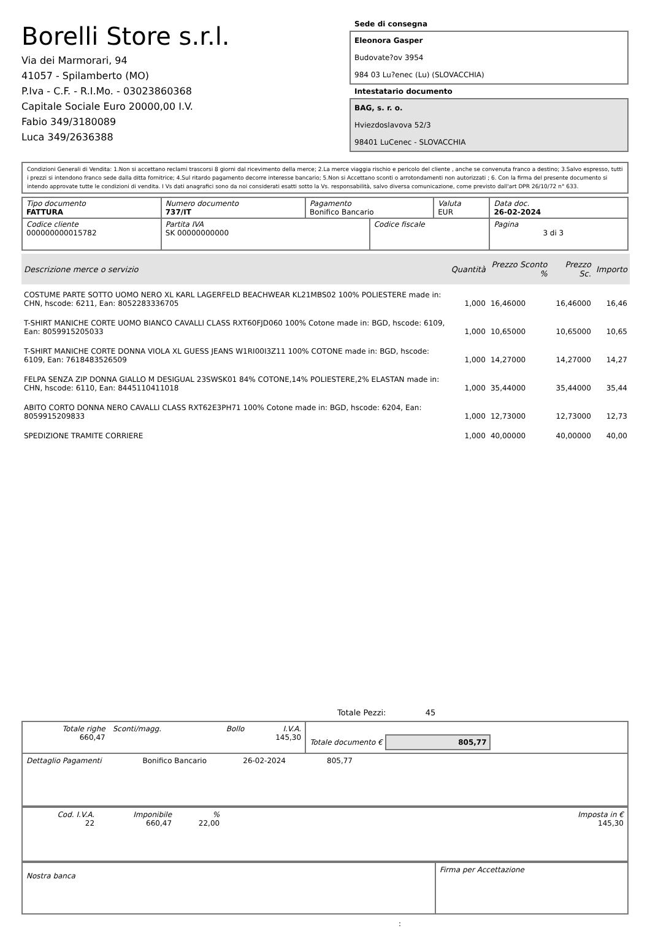Borelli Store s.r.l.
Via dei Marmorari, 94
41057 - Spilamberto (MO)
P.Iva - C.F. - R.I.Mo. - 03023860368
Capitale Sociale Euro 20000,00 I.V.
Fabio 349/3180089
Luca 349/2636388
Sede di consegna
Eleonora Gasper
Budovate?ov 3954
984 03 Lu?enec (Lu) (SLOVACCHIA)
Intestatario documento
BAG, s. r. o.
Hviezdoslavova 52/3
98401 LuCenec - SLOVACCHIA
Condizioni Generali di Vendita: 1.Non si accettano reclami trascorsi 8 giorni dal ricevimento della merce; 2.La merce viaggia rischio e pericolo del cliente , anche se convenuta franco a destino; 3.Salvo espresso, tutti i prezzi si intendono franco sede dalla ditta fornitrice; 4.Sul ritardo pagamento decorre interesse bancario; 5.Non si Accettano sconti o arrotondamenti non autorizzati ; 6. Con la firma del presente documento si intendo approvate tutte le condizioni di vendita. I Vs dati anagrafici sono da noi considerati esatti sotto la Vs. responsabilità, salvo diversa comunicazione, come previsto dall'art DPR 26/10/72 n° 633.
| Tipo documento FATTURA | Numero documento 737/IT | Pagamento Bonifico Bancario | | Valuta EUR | Data doc. 26-02-2024 |
| Codice cliente 000000000015782 | Partita IVA SK 00000000000 | | Codice fiscale | | Pagina 3 di 3 |
| Descrizione merce o servizio | Quantità | Prezzo Sconto % | Prezzo Sc. | Importo |
| --- | --- | --- | --- | --- |
| COSTUME PARTE SOTTO UOMO NERO XL KARL LAGERFELD BEACHWEAR KL21MBS02 100% POLIESTERE made in: CHN, hscode: 6211, Ean: 8052283336705 | 1,000 | 16,46000 | 16,46000 | 16,46 |
| T-SHIRT MANICHE CORTE UOMO BIANCO CAVALLI CLASS RXT60FJD060 100% Cotone made in: BGD, hscode: 6109, Ean: 8059915205033 | 1,000 | 10,65000 | 10,65000 | 10,65 |
| T-SHIRT MANICHE CORTE DONNA VIOLA XL GUESS JEANS W1RI00I3Z11 100% COTONE made in: BGD, hscode: 6109, Ean: 7618483526509 | 1,000 | 14,27000 | 14,27000 | 14,27 |
| FELPA SENZA ZIP DONNA GIALLO M DESIGUAL 23SWSK01 84% COTONE,14% POLIESTERE,2% ELASTAN made in: CHN, hscode: 6110, Ean: 8445110411018 | 1,000 | 35,44000 | 35,44000 | 35,44 |
| ABITO CORTO DONNA NERO CAVALLI CLASS RXT62E3PH71 100% Cotone made in: BGD, hscode: 6204, Ean: 8059915209833 | 1,000 | 12,73000 | 12,73000 | 12,73 |
| SPEDIZIONE TRAMITE CORRIERE | 1,000 | 40,00000 | 40,00000 | 40,00 |
Totale Pezzi: 45
| Totale righe 660,47 | Sconti/magg. | Bollo | I.V.A. 145,30 | Totale documento € 805,77 |
| Dettaglio Pagamenti | Bonifico Bancario | 26-02-2024 | 805,77 | |
| Cod. I.V.A. 22 | Imponibile 660,47 | % 22,00 | | Imposta in € 145,30 |
| Nostra banca | Firma per Accettazione |
: